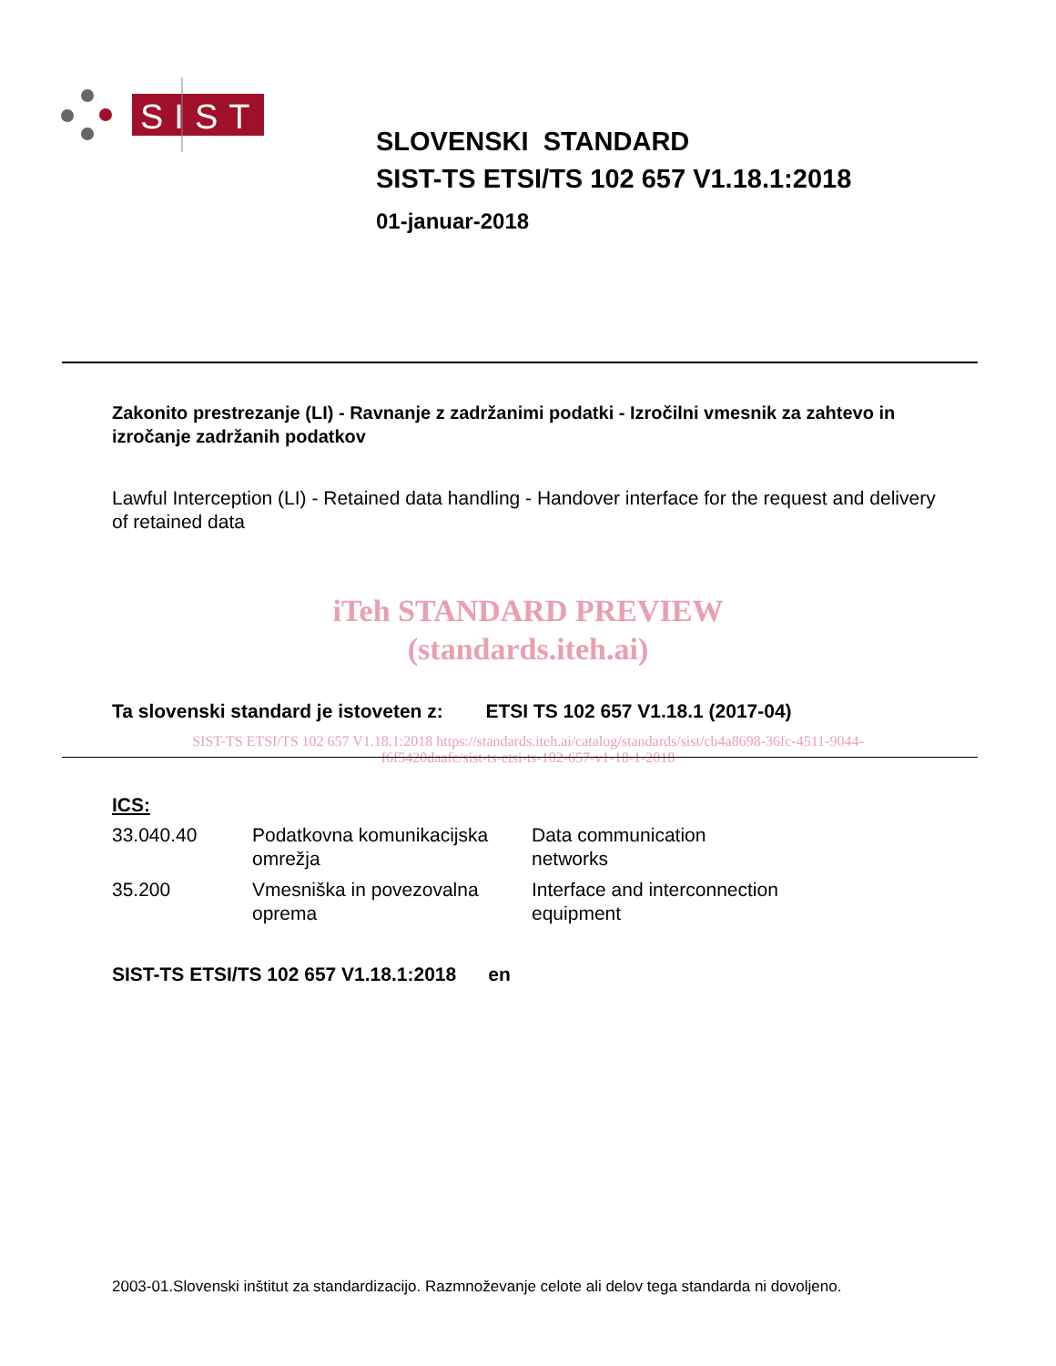SIST
SLOVENSKI STANDARD
SIST-TS ETSI/TS 102 657 V1.18.1:2018
01-januar-2018
Zakonito prestrezanje (LI) - Ravnanje z zadržanimi podatki - Izročilni vmesnik za zahtevo in izročanje zadržanih podatkov
Lawful Interception (LI) - Retained data handling - Handover interface for the request and delivery of retained data
iTeh STANDARD PREVIEW
(standards.iteh.ai)
Ta slovenski standard je istoveten z: ETSI TS 102 657 V1.18.1 (2017-04)
SIST-TS ETSI/TS 102 657 V1.18.1:2018 https://standards.iteh.ai/catalog/standards/sist/cb4a8698-36fc-4511-9044-
f6f5420daafc/sist-ts-etsi-ts-102-657-v1-18-1-2018
ICS:
| 33.040.40 | Podatkovna komunikacijska omrežja | Data communication networks |
| 35.200 | Vmesniška in povezovalna oprema | Interface and interconnection equipment |
SIST-TS ETSI/TS 102 657 V1.18.1:2018 en
2003-01.Slovenski inštitut za standardizacijo. Razmnoževanje celote ali delov tega standarda ni dovoljeno.